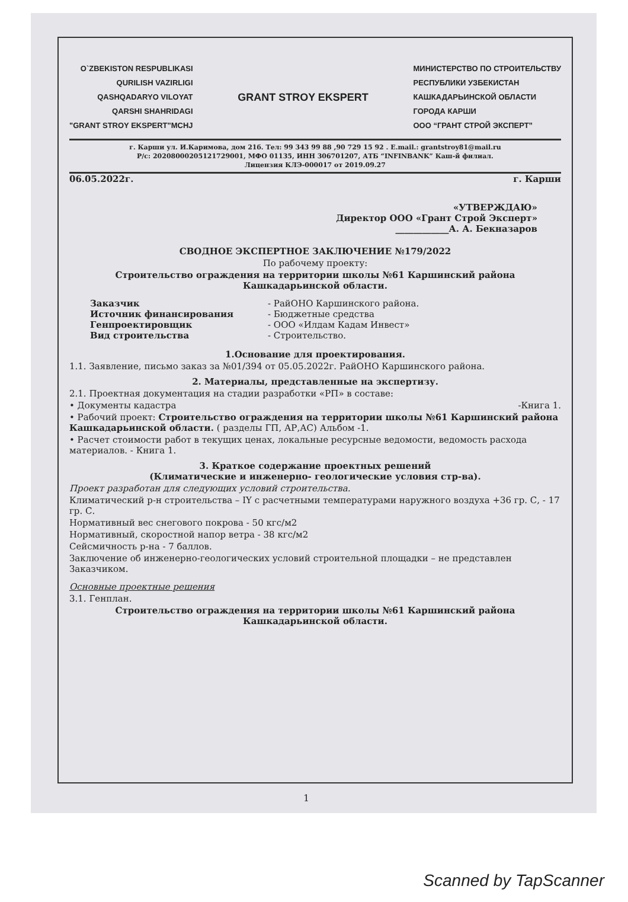O`ZBEKISTON RESPUBLIKASI
QURILISH VAZIRLIGI
QASHQADARYO VILOYAT
QARSHI SHAHRIDAGI
"GRANT STROY EKSPERT"MCHJ
GRANT STROY EKSPERT
МИНИСТЕРСТВО ПО СТРОИТЕЛЬСТВУ
РЕСПУБЛИКИ УЗБЕКИСТАН
КАШКАДАРЬИНСКОЙ ОБЛАСТИ
ГОРОДА КАРШИ
ООО “ГРАНТ СТРОЙ ЭКСПЕРТ”
г. Карши ул. И.Каримова, дом 21б. Тел: 99 343 99 88 ,90 729 15 92 . E.mail.: grantstroy81@mail.ru
Р/с: 20208000205121729001, МФО 01135, ИНН 306701207, АТБ “INFINBANK” Каш-й филиал.
Лицензия КЛЭ-000017 от 2019.09.27
06.05.2022г. г. Карши
«УТВЕРЖДАЮ»
Директор ООО «Грант Строй Эксперт»
____________А. А. Бекназаров
СВОДНОЕ ЭКСПЕРТНОЕ ЗАКЛЮЧЕНИЕ №179/2022
По рабочему проекту:
Строительство ограждения на территории школы №61 Каршинский района Кашкадарьинской области.
Заказчик - РайОНО Каршинского района.
Источник финансирования - Бюджетные средства
Генпроектировщик - ООО «Илдам Кадам Инвест»
Вид строительства - Строительство.
1.Основание для проектирования.
1.1. Заявление, письмо заказ за №01/394 от 05.05.2022г. РайОНО Каршинского района.
2. Материалы, представленные на экспертизу.
2.1. Проектная документация на стадии разработки «РП» в составе:
• Документы кадастра -Книга 1.
• Рабочий проект: Строительство ограждения на территории школы №61 Каршинский района Кашкадарьинской области. ( разделы ГП, АР,АС) Альбом -1.
• Расчет стоимости работ в текущих ценах, локальные ресурсные ведомости, ведомость расхода материалов. - Книга 1.
3. Краткое содержание проектных решений
(Климатические и инженерно- геологические условия стр-ва).
Проект разработан для следующих условий строительства.
Климатический р-н строительства – IY с расчетными температурами наружного воздуха +36 гр. С, - 17 гр. С.
Нормативный вес снегового покрова - 50 кгс/м2
Нормативный, скоростной напор ветра - 38 кгс/м2
Сейсмичность р-на - 7 баллов.
Заключение об инженерно-геологических условий строительной площадки – не представлен Заказчиком.
Основные проектные решения
3.1. Генплан.
Строительство ограждения на территории школы №61 Каршинский района Кашкадарьинской области.
1
Scanned by TapScanner